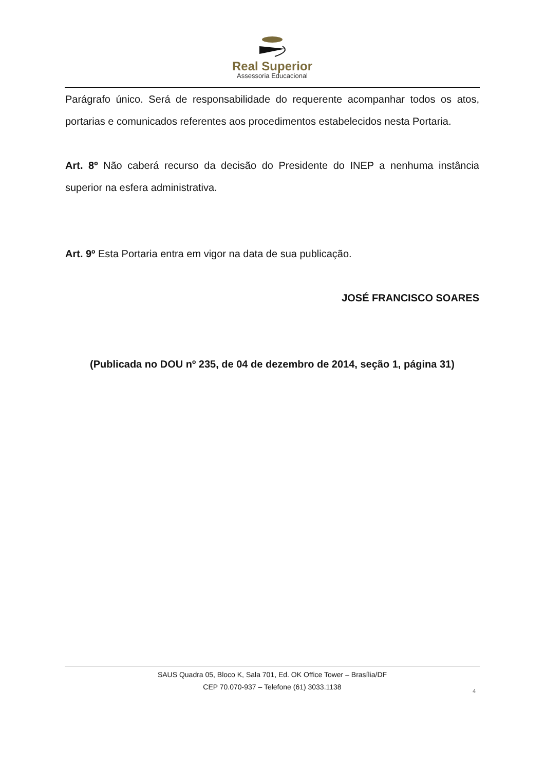Real Superior
Assessoria Educacional
Parágrafo único. Será de responsabilidade do requerente acompanhar todos os atos, portarias e comunicados referentes aos procedimentos estabelecidos nesta Portaria.
Art. 8º Não caberá recurso da decisão do Presidente do INEP a nenhuma instância superior na esfera administrativa.
Art. 9º Esta Portaria entra em vigor na data de sua publicação.
JOSÉ FRANCISCO SOARES
(Publicada no DOU nº 235, de 04 de dezembro de 2014, seção 1, página 31)
SAUS Quadra 05, Bloco K, Sala 701, Ed. OK Office Tower – Brasília/DF
CEP 70.070-937 – Telefone (61) 3033.1138
4